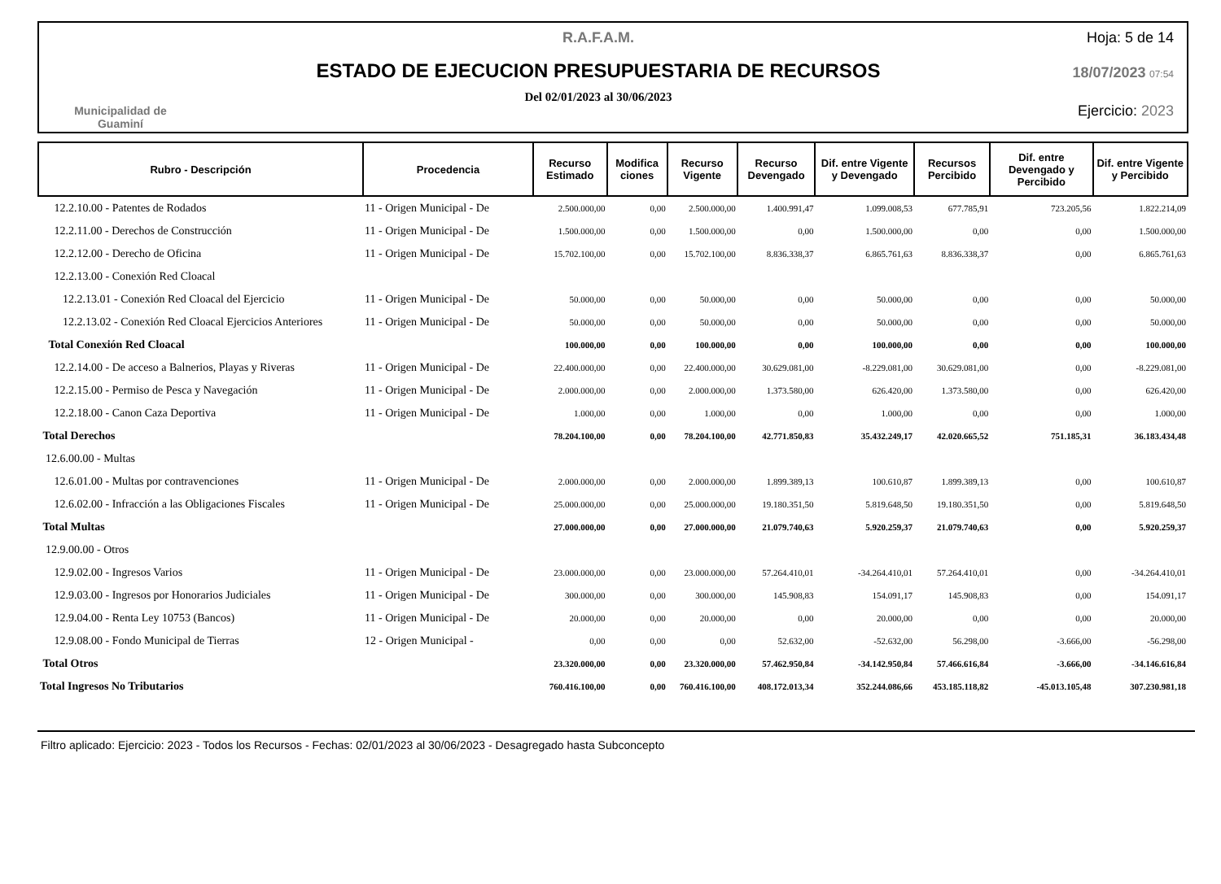Municipalidad de
Guaminí
R.A.F.A.M.
ESTADO DE EJECUCION PRESUPUESTARIA DE RECURSOS
Del 02/01/2023 al 30/06/2023
Hoja: 5 de 14
18/07/2023 07:54
Ejercicio: 2023
| Rubro - Descripción | Procedencia | Recurso Estimado | Modifica ciones | Recurso Vigente | Recurso Devengado | Dif. entre Vigente y Devengado | Recursos Percibido | Dif. entre Devengado y Percibido | Dif. entre Vigente y Percibido |
| --- | --- | --- | --- | --- | --- | --- | --- | --- | --- |
| 12.2.10.00 - Patentes de Rodados | 11 - Origen Municipal - De | 2.500.000,00 | 0,00 | 2.500.000,00 | 1.400.991,47 | 1.099.008,53 | 677.785,91 | 723.205,56 | 1.822.214,09 |
| 12.2.11.00 - Derechos de Construcción | 11 - Origen Municipal - De | 1.500.000,00 | 0,00 | 1.500.000,00 | 0,00 | 1.500.000,00 | 0,00 | 0,00 | 1.500.000,00 |
| 12.2.12.00 - Derecho de Oficina | 11 - Origen Municipal - De | 15.702.100,00 | 0,00 | 15.702.100,00 | 8.836.338,37 | 6.865.761,63 | 8.836.338,37 | 0,00 | 6.865.761,63 |
| 12.2.13.00 - Conexión Red Cloacal | | | | | | | | | |
| 12.2.13.01 - Conexión Red Cloacal del Ejercicio | 11 - Origen Municipal - De | 50.000,00 | 0,00 | 50.000,00 | 0,00 | 50.000,00 | 0,00 | 0,00 | 50.000,00 |
| 12.2.13.02 - Conexión Red Cloacal Ejercicios Anteriores | 11 - Origen Municipal - De | 50.000,00 | 0,00 | 50.000,00 | 0,00 | 50.000,00 | 0,00 | 0,00 | 50.000,00 |
| Total Conexión Red Cloacal | | 100.000,00 | 0,00 | 100.000,00 | 0,00 | 100.000,00 | 0,00 | 0,00 | 100.000,00 |
| 12.2.14.00 - De acceso a Balnerios, Playas y Riveras | 11 - Origen Municipal - De | 22.400.000,00 | 0,00 | 22.400.000,00 | 30.629.081,00 | -8.229.081,00 | 30.629.081,00 | 0,00 | -8.229.081,00 |
| 12.2.15.00 - Permiso de Pesca y Navegación | 11 - Origen Municipal - De | 2.000.000,00 | 0,00 | 2.000.000,00 | 1.373.580,00 | 626.420,00 | 1.373.580,00 | 0,00 | 626.420,00 |
| 12.2.18.00 - Canon Caza Deportiva | 11 - Origen Municipal - De | 1.000,00 | 0,00 | 1.000,00 | 0,00 | 1.000,00 | 0,00 | 0,00 | 1.000,00 |
| Total Derechos | | 78.204.100,00 | 0,00 | 78.204.100,00 | 42.771.850,83 | 35.432.249,17 | 42.020.665,52 | 751.185,31 | 36.183.434,48 |
| 12.6.00.00 - Multas | | | | | | | | | |
| 12.6.01.00 - Multas por contravenciones | 11 - Origen Municipal - De | 2.000.000,00 | 0,00 | 2.000.000,00 | 1.899.389,13 | 100.610,87 | 1.899.389,13 | 0,00 | 100.610,87 |
| 12.6.02.00 - Infracción a las Obligaciones Fiscales | 11 - Origen Municipal - De | 25.000.000,00 | 0,00 | 25.000.000,00 | 19.180.351,50 | 5.819.648,50 | 19.180.351,50 | 0,00 | 5.819.648,50 |
| Total Multas | | 27.000.000,00 | 0,00 | 27.000.000,00 | 21.079.740,63 | 5.920.259,37 | 21.079.740,63 | 0,00 | 5.920.259,37 |
| 12.9.00.00 - Otros | | | | | | | | | |
| 12.9.02.00 - Ingresos Varios | 11 - Origen Municipal - De | 23.000.000,00 | 0,00 | 23.000.000,00 | 57.264.410,01 | -34.264.410,01 | 57.264.410,01 | 0,00 | -34.264.410,01 |
| 12.9.03.00 - Ingresos por Honorarios Judiciales | 11 - Origen Municipal - De | 300.000,00 | 0,00 | 300.000,00 | 145.908,83 | 154.091,17 | 145.908,83 | 0,00 | 154.091,17 |
| 12.9.04.00 - Renta Ley 10753 (Bancos) | 11 - Origen Municipal - De | 20.000,00 | 0,00 | 20.000,00 | 0,00 | 20.000,00 | 0,00 | 0,00 | 20.000,00 |
| 12.9.08.00 - Fondo Municipal de Tierras | 12 - Origen Municipal - | 0,00 | 0,00 | 0,00 | 52.632,00 | -52.632,00 | 56.298,00 | -3.666,00 | -56.298,00 |
| Total Otros | | 23.320.000,00 | 0,00 | 23.320.000,00 | 57.462.950,84 | -34.142.950,84 | 57.466.616,84 | -3.666,00 | -34.146.616,84 |
| Total Ingresos No Tributarios | | 760.416.100,00 | 0,00 | 760.416.100,00 | 408.172.013,34 | 352.244.086,66 | 453.185.118,82 | -45.013.105,48 | 307.230.981,18 |
Filtro aplicado: Ejercicio: 2023 - Todos los Recursos - Fechas: 02/01/2023 al 30/06/2023 - Desagregado hasta Subconcepto